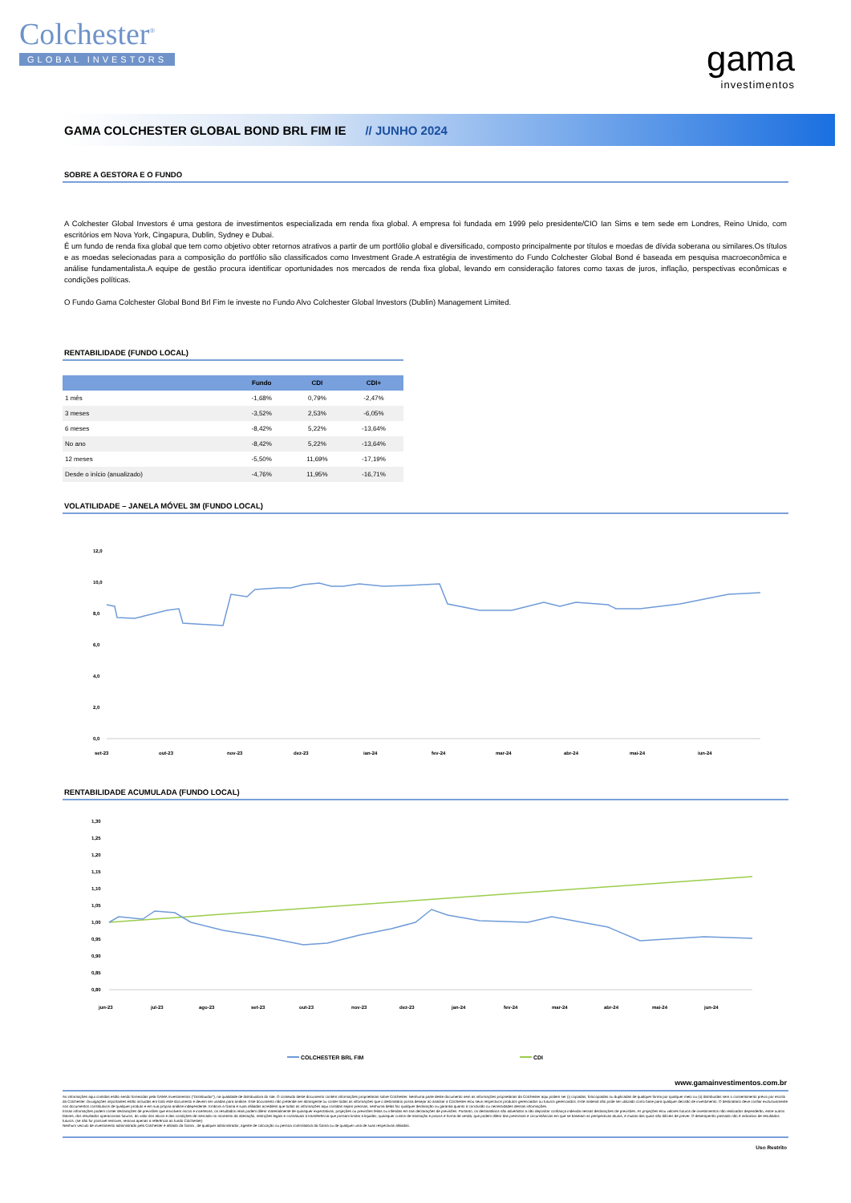Colchester<sup>®</sup>
GLOBAL INVESTORS
gama
investimentos
GAMA COLCHESTER GLOBAL BOND BRL FIM IE // JUNHO 2024
SOBRE A GESTORA E O FUNDO
A Colchester Global Investors é uma gestora de investimentos especializada em renda fixa global. A empresa foi fundada em 1999 pelo presidente/CIO Ian Sims e tem sede em Londres, Reino Unido, com escritórios em Nova York, Cingapura, Dublin, Sydney e Dubai.
É um fundo de renda fixa global que tem como objetivo obter retornos atrativos a partir de um portfólio global e diversificado, composto principalmente por títulos e moedas de dívida soberana ou similares.Os títulos e as moedas selecionadas para a composição do portfólio são classificados como Investment Grade.A estratégia de investimento do Fundo Colchester Global Bond é baseada em pesquisa macroeconômica e análise fundamentalista.A equipe de gestão procura identificar oportunidades nos mercados de renda fixa global, levando em consideração fatores como taxas de juros, inflação, perspectivas econômicas e condições políticas.
O Fundo Gama Colchester Global Bond Brl Fim Ie investe no Fundo Alvo Colchester Global Investors (Dublin) Management Limited.
RENTABILIDADE (FUNDO LOCAL)
| | Fundo | CDI | CDI+ |
| --- | --- | --- | --- |
| 1 mês | -1,68% | 0,79% | -2,47% |
| 3 meses | -3,52% | 2,53% | -6,05% |
| 6 meses | -8,42% | 5,22% | -13,64% |
| No ano | -8,42% | 5,22% | -13,64% |
| 12 meses | -5,50% | 11,69% | -17,19% |
| Desde o início (anualizado) | -4,76% | 11,95% | -16,71% |
VOLATILIDADE – JANELA MÓVEL 3M (FUNDO LOCAL)
12,0
10,0
8,0
6,0
4,0
2,0
0,0
set-23
out-23
nov-23
dez-23
jan-24
fev-24
mar-24
abr-24
mai-24
jun-24
RENTABILIDADE ACUMULADA (FUNDO LOCAL)
1,30
1,25
1,20
1,15
1,10
1,05
1,00
0,95
0,90
0,85
0,80
jun-23
jul-23
ago-23
set-23
out-23
nov-23
dez-23
jan-24
fev-24
mar-24
abr-24
mai-24
jun-24
COLCHESTER BRL FIM
CDI
www.gamainvestimentos.com.br
As informações aqui contidas estão sendo fornecidas pela GAMA Investimentos ("Distribuidor"), na qualidade de distribuidora do site. O conteúdo deste documento contém informações proprietárias sobre Colchester. Nenhuma parte deste documento nem as informações proprietárias da Colchester aqui podem ser (i) copiadas, fotocopiadas ou duplicadas de qualquer forma por qualquer meio ou (ii) distribuídas sem o consentimento prévio por escrito da Colchester. Divulgações importantes estão incluídas em todo este documento e devem ser usadas para análise. Este documento não pretende ser abrangente ou conter todas as informações que o destinatário possa desejar ao analisar a Colchester e/ou seus respectivos produtos gerenciados ou futuros gerenciados. Este material não pode ser utilizado como base para qualquer decisão de investimento. O destinatário deve confiar exclusivamente nos documentos constitutivos de qualquer produto e em sua própria análise independente. Embora a Gama e suas afiliadas acreditem que todas as informações aqui contidas sejam precisas, nenhuma delas faz qualquer declaração ou garantia quanto à conclusão ou necessidades dessas informações.
Essas informações podem conter declarações de previsões que envolvem riscos e incertezas; os resultados reais podem diferir materialmente de quaisquer expectativas, projeções ou previsões feitas ou inferidas em tais declarações de previsões. Portanto, os destinatários são advertidos a não depositar confiança indevida nessas declarações de previsões. As projeções e/ou valores futuros de investimentos não realizados dependerão, entre outros fatores, dos resultados operacionais futuros, do valor dos ativos e das condições de mercado no momento da alienação, restrições legais e contratuais à transferência que possam limitar a liquidez, quaisquer custos de transação e prazos e forma de venda, que podem diferir das premissas e circunstâncias em que se baseiam as perspectivas atuais, e muitas das quais são difíceis de prever. O desempenho passado não é indicativo de resultados futuros. (se não for possível remover, remova apenas a referência ao fundo Colchester)
Nenhum veículo de investimento administrado pela Colchester é afiliado da Gama , de qualquer administrador, agente de colocação ou pessoa controladora da Gama ou de qualquer uma de suas respectivas afiliadas.
Uso Restrito